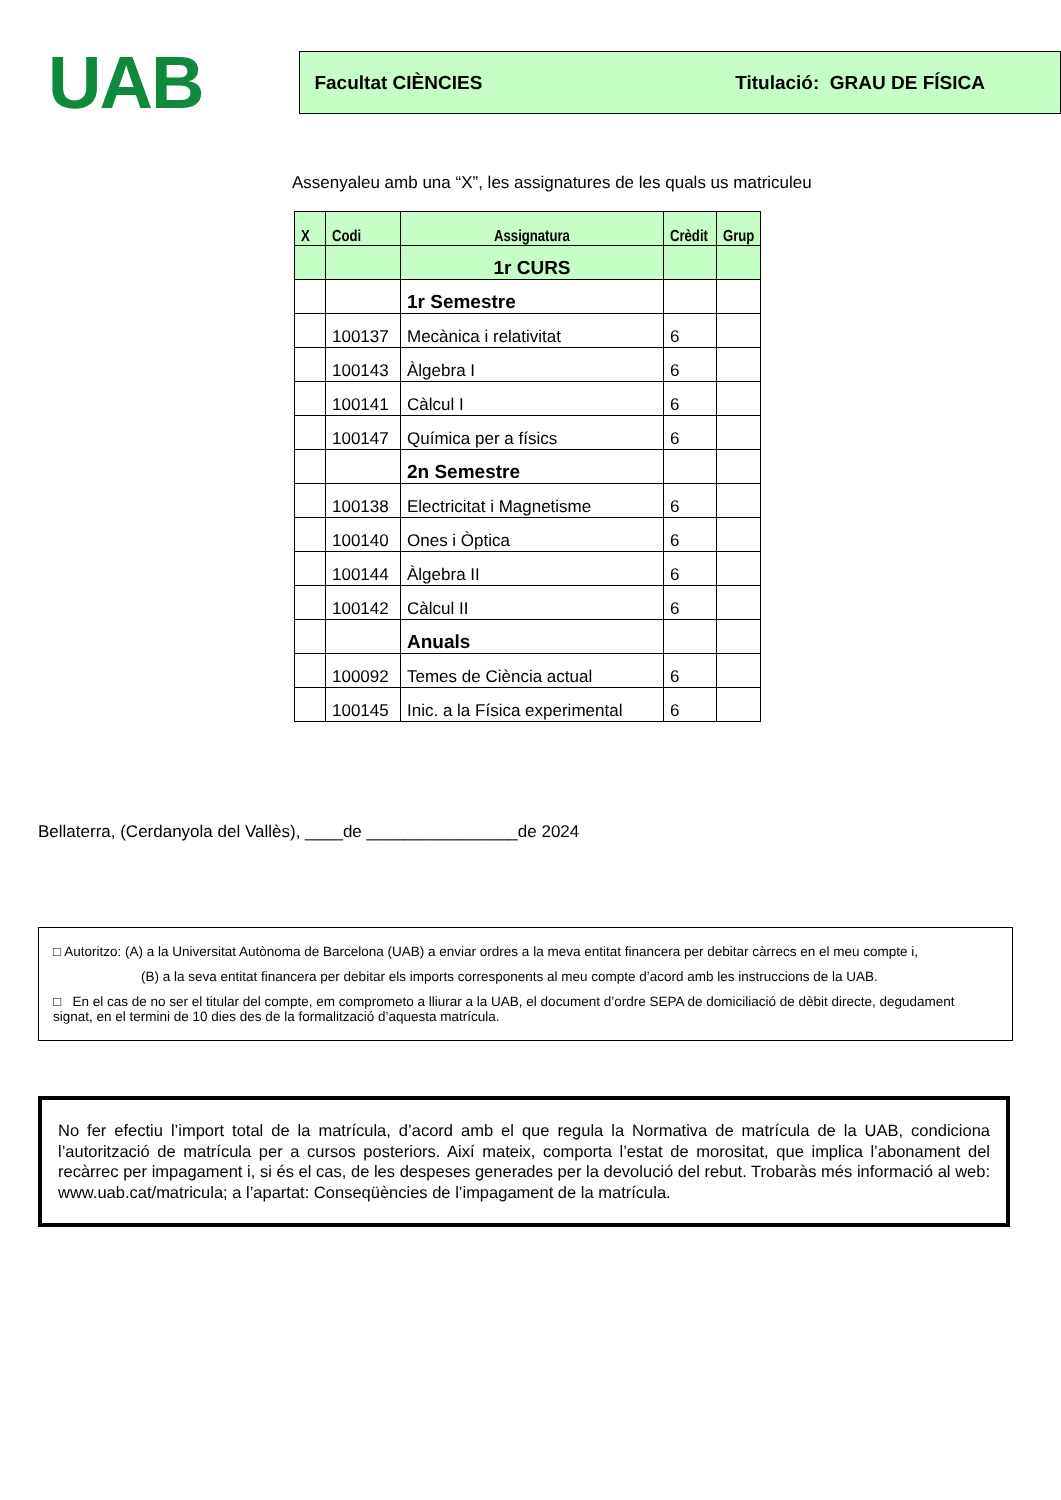UAB
Facultat CIÈNCIES Titulació: GRAU DE FÍSICA
Assenyaleu amb una “X”, les assignatures de les quals us matriculeu
| X | Codi | Assignatura | Crèdit | Grup |
| --- | --- | --- | --- | --- |
| | | 1r CURS | | |
| | | 1r Semestre | | |
| | 100137 | Mecànica i relativitat | 6 | |
| | 100143 | Àlgebra I | 6 | |
| | 100141 | Càlcul I | 6 | |
| | 100147 | Química per a físics | 6 | |
| | | 2n Semestre | | |
| | 100138 | Electricitat i Magnetisme | 6 | |
| | 100140 | Ones i Òptica | 6 | |
| | 100144 | Àlgebra II | 6 | |
| | 100142 | Càlcul II | 6 | |
| | | Anuals | | |
| | 100092 | Temes de Ciència actual | 6 | |
| | 100145 | Inic. a la Física experimental | 6 | |
Bellaterra, (Cerdanyola del Vallès), ____de ________________de 2024
□ Autoritzo: (A) a la Universitat Autònoma de Barcelona (UAB) a enviar ordres a la meva entitat financera per debitar càrrecs en el meu compte i,
(B) a la seva entitat financera per debitar els imports corresponents al meu compte d’acord amb les instruccions de la UAB.
□ En el cas de no ser el titular del compte, em comprometo a lliurar a la UAB, el document d’ordre SEPA de domiciliació de dèbit directe, degudament signat, en el termini de 10 dies des de la formalització d’aquesta matrícula.
No fer efectiu l’import total de la matrícula, d’acord amb el que regula la Normativa de matrícula de la UAB, condiciona l’autorització de matrícula per a cursos posteriors. Així mateix, comporta l’estat de morositat, que implica l’abonament del recàrrec per impagament i, si és el cas, de les despeses generades per la devolució del rebut. Trobaràs més informació al web: www.uab.cat/matricula; a l’apartat: Conseqüències de l’impagament de la matrícula.